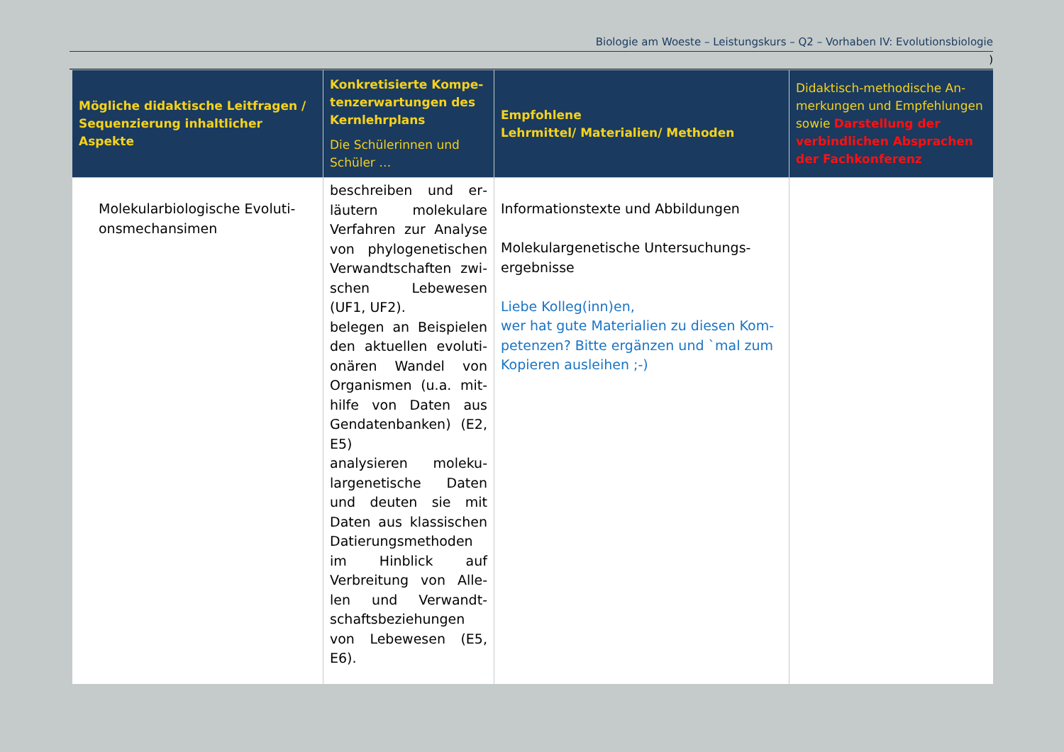Biologie am Woeste – Leistungskurs – Q2 – Vorhaben IV: Evolutionsbiologie
)
| Mögliche didaktische Leitfragen / Se­quenzierung inhaltlicher Aspekte | Konkretisierte Kompe­tenzerwartungen des Kernlehrplans Die Schülerinnen und Schüler … | Empfohlene Lehrmittel/ Materialien/ Methoden | Didaktisch-methodische An­merkungen und Empfehlungen sowie Darstellung der verbind­lichen Absprachen der Fach­konferenz |
| --- | --- | --- | --- |
| Molekularbiologische Evoluti­onsmechansimen | beschreiben und er­läutern molekulare Verfahren zur Analyse von phylogenetischen Verwandtschaften zwi­schen Lebewesen (UF1, UF2). belegen an Beispielen den aktuellen evoluti­onären Wandel von Organismen (u.a. mit­hilfe von Daten aus Gendatenbanken) (E2, E5) analysieren moleku­largenetische Daten und deuten sie mit Daten aus klassischen Datierungsmethoden im Hinblick auf Verbreitung von Alle­len und Verwandt­schaftsbeziehungen von Lebewesen (E5, E6). | Informationstexte und Abbildungen Molekulargenetische Untersuchungs­ergebnisse Liebe Kolleg(inn)en, wer hat gute Materialien zu diesen Kom­petenzen? Bitte ergänzen und `mal zum Kopieren ausleihen ;-) | |